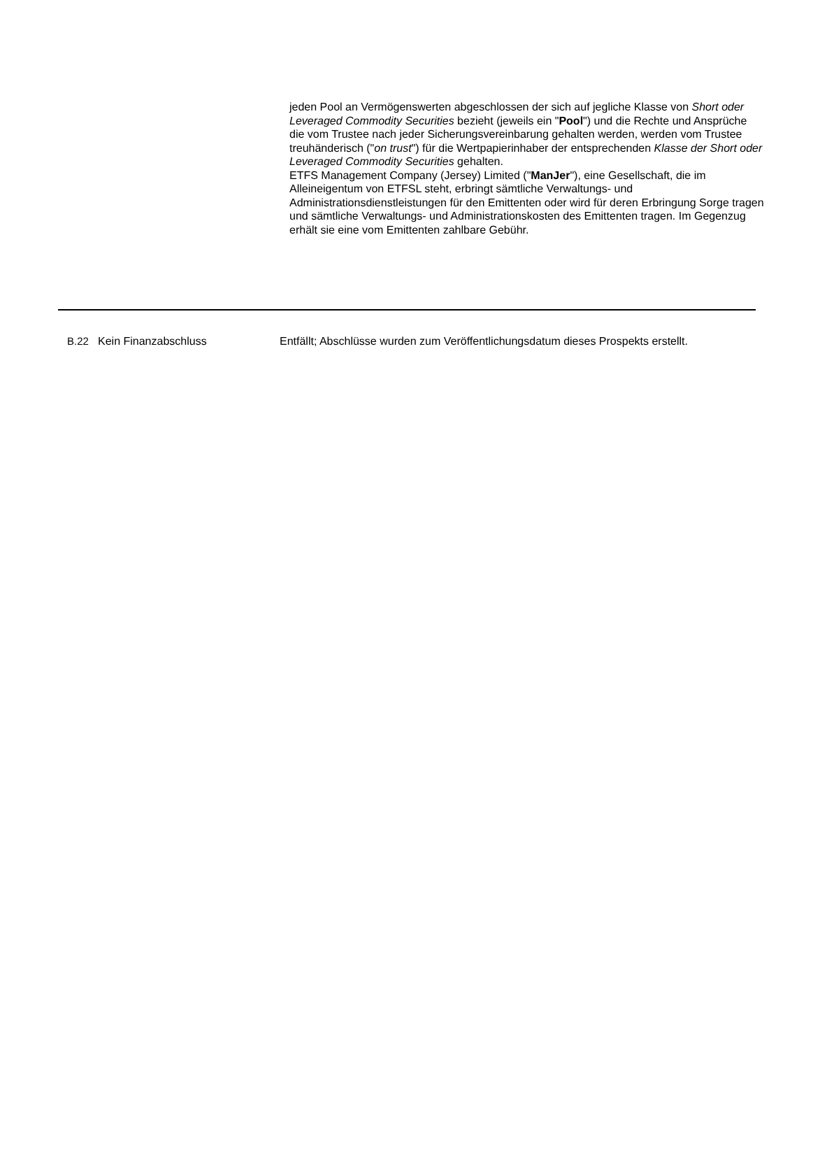jeden Pool an Vermögenswerten abgeschlossen der sich auf jegliche Klasse von Short oder Leveraged Commodity Securities bezieht (jeweils ein "Pool") und die Rechte und Ansprüche die vom Trustee nach jeder Sicherungsvereinbarung gehalten werden, werden vom Trustee treuhänderisch ("on trust") für die Wertpapierinhaber der entsprechenden Klasse der Short oder Leveraged Commodity Securities gehalten.
ETFS Management Company (Jersey) Limited ("ManJer"), eine Gesellschaft, die im Alleineigentum von ETFSL steht, erbringt sämtliche Verwaltungs- und Administrationsdienstleistungen für den Emittenten oder wird für deren Erbringung Sorge tragen und sämtliche Verwaltungs- und Administrationskosten des Emittenten tragen. Im Gegenzug erhält sie eine vom Emittenten zahlbare Gebühr.
B.22
Kein Finanzabschluss Entfällt; Abschlüsse wurden zum Veröffentlichungsdatum dieses Prospekts erstellt.